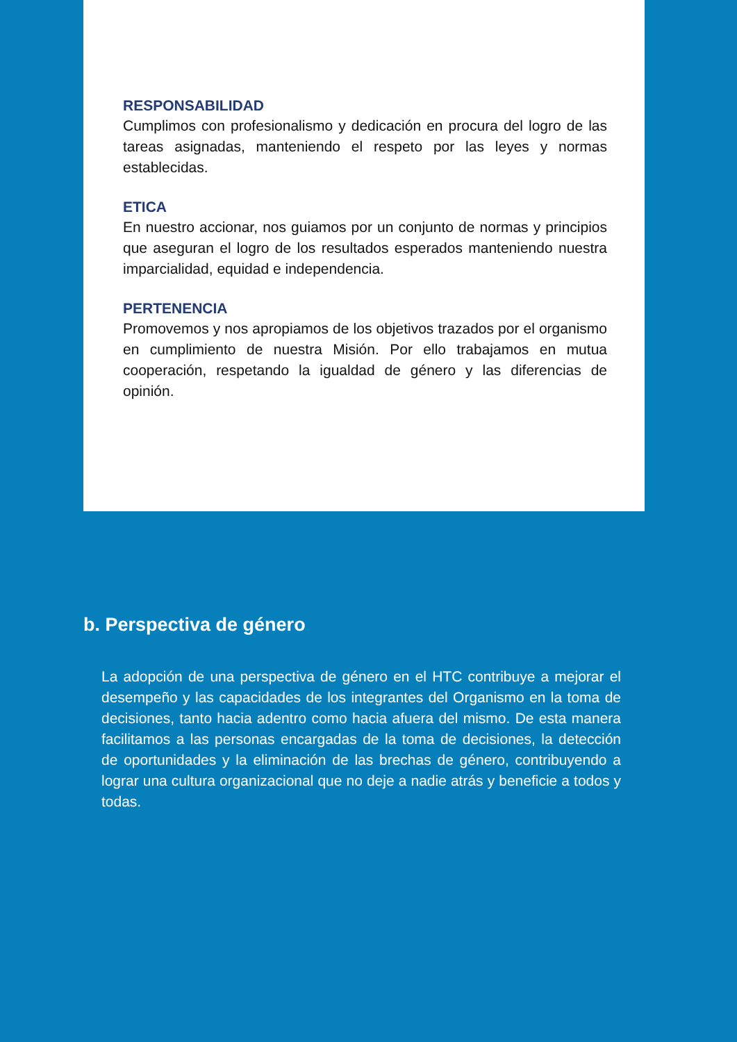RESPONSABILIDAD
Cumplimos con profesionalismo y dedicación en procura del logro de las tareas asignadas, manteniendo el respeto por las leyes y normas establecidas.
ETICA
En nuestro accionar, nos guiamos por un conjunto de normas y principios que aseguran el logro de los resultados esperados manteniendo nuestra imparcialidad, equidad e independencia.
PERTENENCIA
Promovemos y nos apropiamos de los objetivos trazados por el organismo en cumplimiento de nuestra Misión. Por ello trabajamos en mutua cooperación, respetando la igualdad de género y las diferencias de opinión.
b. Perspectiva de género
La adopción de una perspectiva de género en el HTC contribuye a mejorar el desempeño y las capacidades de los integrantes del Organismo en la toma de decisiones, tanto hacia adentro como hacia afuera del mismo. De esta manera facilitamos a las personas encargadas de la toma de decisiones, la detección de oportunidades y la eliminación de las brechas de género, contribuyendo a lograr una cultura organizacional que no deje a nadie atrás y beneficie a todos y todas.